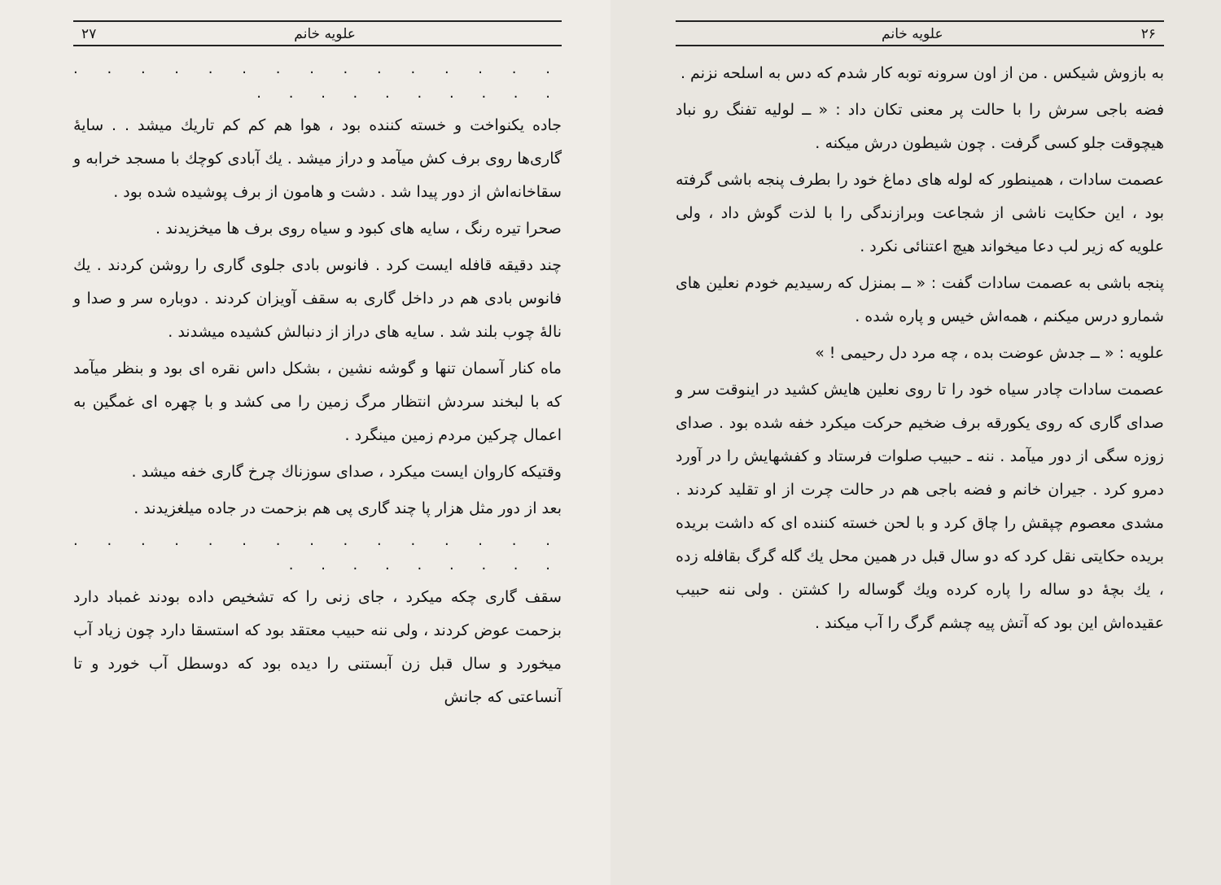۲۶ علویه خانم
به بازوش شیکس . من از اون سرونه توبه کار شدم که دس به اسلحه نزنم .
فضه باجی سرش را با حالت پر معنی تکان داد : « ــ لولیه تفنگ رو نباد هیچوقت جلو کسی گرفت . چون شیطون درش میکنه .
عصمت سادات ، همینطور که لوله های دماغ خود را بطرف پنجه باشی گرفته بود ، این حکایت ناشی از شجاعت وبرازندگی را با لذت گوش داد ، ولی علویه که زیر لب دعا میخواند هیچ اعتنائی نکرد .
پنجه باشی به عصمت سادات گفت : « ــ بمنزل که رسیدیم خودم نعلین های شمارو درس میکنم ، همه‌اش خیس و پاره شده .
علویه : « ــ جدش عوضت بده ، چه مرد دل رحیمی ! »
عصمت سادات چادر سیاه خود را تا روی نعلین هایش کشید در اینوقت سر و صدای گاری که روی یکورقه برف ضخیم حرکت میکرد خفه شده بود . صدای زوزه سگی از دور میآمد . ننه ـ حبیب صلوات فرستاد و کفشهایش را در آورد دمرو کرد . جیران خانم و فضه باجی هم در حالت چرت از او تقلید کردند . مشدی معصوم چپقش را چاق کرد و با لحن خسته کننده ای که داشت بریده بریده حکایتی نقل کرد که دو سال قبل در همین محل یك گله گرگ بقافله زده ، یك بچهٔ دو ساله را پاره کرده ویك گوساله را کشتن . ولی ننه حبیب عقیده‌اش این بود که آتش پیه چشم گرگ را آب میکند .
علویه خانم ۲۷
. . . . . . . . . . . . . . . . . . . . . . . . .
جاده یکنواخت و خسته کننده بود ، هوا هم کم کم تاریك میشد . . سایهٔ گاری‌ها روی برف کش میآمد و دراز میشد . یك آبادی کوچك با مسجد خرابه و سقاخانه‌اش از دور پیدا شد . دشت و هامون از برف پوشیده شده بود .
صحرا تیره رنگ ، سایه های کبود و سیاه روی برف ها میخزیدند .
چند دقیقه قافله ایست کرد . فانوس بادی جلوی گاری را روشن کردند . یك فانوس بادی هم در داخل گاری به سقف آویزان کردند . دوباره سر و صدا و نالهٔ چوب بلند شد . سایه های دراز از دنبالش کشیده میشدند .
ماه کنار آسمان تنها و گوشه نشین ، بشکل داس نقره ای بود و بنظر میآمد که با لبخند سردش انتظار مرگ زمین را می کشد و با چهره ای غمگین به اعمال چرکین مردم زمین مینگرد .
وقتیکه کاروان ایست میکرد ، صدای سوزناك چرخ گاری خفه میشد .
بعد از دور مثل هزار پا چند گاری پی هم بزحمت در جاده میلغزیدند .
. . . . . . . . . . . . . . . . . . . . . . . .
سقف گاری چکه میکرد ، جای زنی را که تشخیص داده بودند غمباد دارد بزحمت عوض کردند ، ولی ننه حبیب معتقد بود که استسقا دارد چون زیاد آب میخورد و سال قبل زن آبستنی را دیده بود که دوسطل آب خورد و تا آنساعتی که جانش